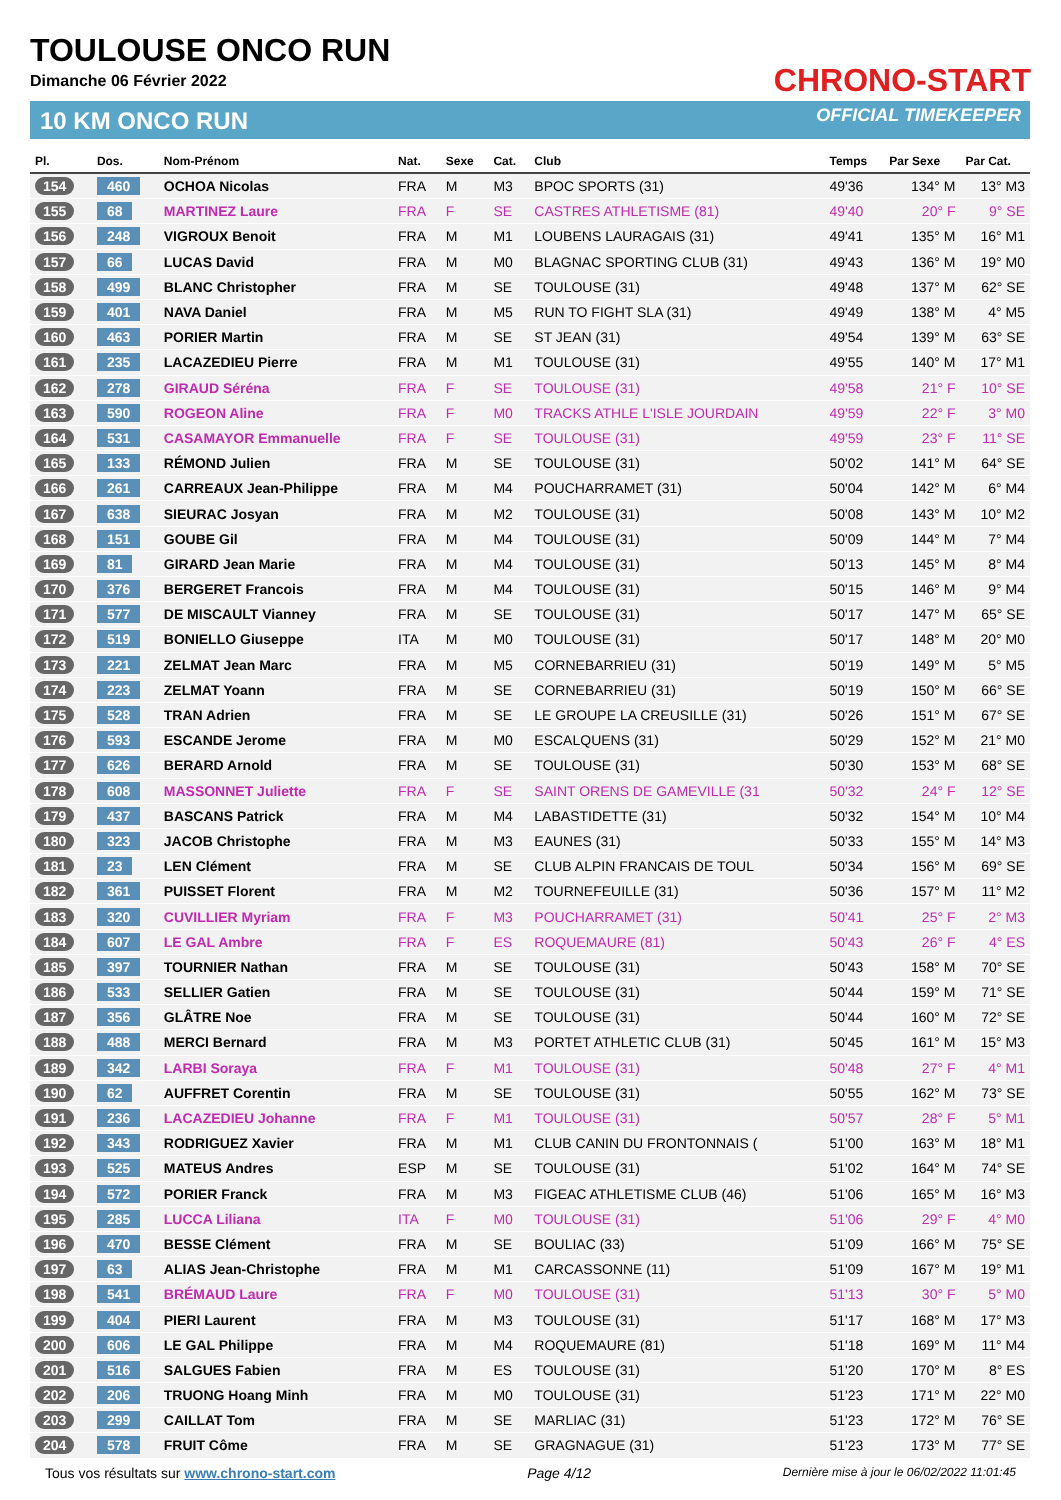TOULOUSE ONCO RUN
Dimanche 06 Février 2022
10 KM ONCO RUN
CHRONO-START
OFFICIAL TIMEKEEPER
| Pl. | Dos. | Nom-Prénom | Nat. | Sexe | Cat. | Club | Temps | Par Sexe | Par Cat. |
| --- | --- | --- | --- | --- | --- | --- | --- | --- | --- |
| 154 | 460 | OCHOA Nicolas | FRA | M | M3 | BPOC SPORTS (31) | 49'36 | 134° M | 13° M3 |
| 155 | 68 | MARTINEZ Laure | FRA | F | SE | CASTRES ATHLETISME (81) | 49'40 | 20° F | 9° SE |
| 156 | 248 | VIGROUX Benoit | FRA | M | M1 | LOUBENS LAURAGAIS (31) | 49'41 | 135° M | 16° M1 |
| 157 | 66 | LUCAS David | FRA | M | M0 | BLAGNAC SPORTING CLUB (31) | 49'43 | 136° M | 19° M0 |
| 158 | 499 | BLANC Christopher | FRA | M | SE | TOULOUSE (31) | 49'48 | 137° M | 62° SE |
| 159 | 401 | NAVA Daniel | FRA | M | M5 | RUN TO FIGHT SLA (31) | 49'49 | 138° M | 4° M5 |
| 160 | 463 | PORIER Martin | FRA | M | SE | ST JEAN (31) | 49'54 | 139° M | 63° SE |
| 161 | 235 | LACAZEDIEU Pierre | FRA | M | M1 | TOULOUSE (31) | 49'55 | 140° M | 17° M1 |
| 162 | 278 | GIRAUD Séréna | FRA | F | SE | TOULOUSE (31) | 49'58 | 21° F | 10° SE |
| 163 | 590 | ROGEON Aline | FRA | F | M0 | TRACKS ATHLE L'ISLE JOURDAIN | 49'59 | 22° F | 3° M0 |
| 164 | 531 | CASAMAYOR Emmanuelle | FRA | F | SE | TOULOUSE (31) | 49'59 | 23° F | 11° SE |
| 165 | 133 | RÉMOND Julien | FRA | M | SE | TOULOUSE (31) | 50'02 | 141° M | 64° SE |
| 166 | 261 | CARREAUX Jean-Philippe | FRA | M | M4 | POUCHARRAMET (31) | 50'04 | 142° M | 6° M4 |
| 167 | 638 | SIEURAC Josyan | FRA | M | M2 | TOULOUSE (31) | 50'08 | 143° M | 10° M2 |
| 168 | 151 | GOUBE Gil | FRA | M | M4 | TOULOUSE (31) | 50'09 | 144° M | 7° M4 |
| 169 | 81 | GIRARD Jean Marie | FRA | M | M4 | TOULOUSE (31) | 50'13 | 145° M | 8° M4 |
| 170 | 376 | BERGERET Francois | FRA | M | M4 | TOULOUSE (31) | 50'15 | 146° M | 9° M4 |
| 171 | 577 | DE MISCAULT Vianney | FRA | M | SE | TOULOUSE (31) | 50'17 | 147° M | 65° SE |
| 172 | 519 | BONIELLO Giuseppe | ITA | M | M0 | TOULOUSE (31) | 50'17 | 148° M | 20° M0 |
| 173 | 221 | ZELMAT Jean Marc | FRA | M | M5 | CORNEBARRIEU (31) | 50'19 | 149° M | 5° M5 |
| 174 | 223 | ZELMAT Yoann | FRA | M | SE | CORNEBARRIEU (31) | 50'19 | 150° M | 66° SE |
| 175 | 528 | TRAN Adrien | FRA | M | SE | LE GROUPE LA CREUSILLE (31) | 50'26 | 151° M | 67° SE |
| 176 | 593 | ESCANDE Jerome | FRA | M | M0 | ESCALQUENS (31) | 50'29 | 152° M | 21° M0 |
| 177 | 626 | BERARD Arnold | FRA | M | SE | TOULOUSE (31) | 50'30 | 153° M | 68° SE |
| 178 | 608 | MASSONNET Juliette | FRA | F | SE | SAINT ORENS DE GAMEVILLE (31 | 50'32 | 24° F | 12° SE |
| 179 | 437 | BASCANS Patrick | FRA | M | M4 | LABASTIDETTE (31) | 50'32 | 154° M | 10° M4 |
| 180 | 323 | JACOB Christophe | FRA | M | M3 | EAUNES (31) | 50'33 | 155° M | 14° M3 |
| 181 | 23 | LEN Clément | FRA | M | SE | CLUB ALPIN FRANCAIS DE TOUL | 50'34 | 156° M | 69° SE |
| 182 | 361 | PUISSET Florent | FRA | M | M2 | TOURNEFEUILLE (31) | 50'36 | 157° M | 11° M2 |
| 183 | 320 | CUVILLIER Myriam | FRA | F | M3 | POUCHARRAMET (31) | 50'41 | 25° F | 2° M3 |
| 184 | 607 | LE GAL Ambre | FRA | F | ES | ROQUEMAURE (81) | 50'43 | 26° F | 4° ES |
| 185 | 397 | TOURNIER Nathan | FRA | M | SE | TOULOUSE (31) | 50'43 | 158° M | 70° SE |
| 186 | 533 | SELLIER Gatien | FRA | M | SE | TOULOUSE (31) | 50'44 | 159° M | 71° SE |
| 187 | 356 | GLÂTRE Noe | FRA | M | SE | TOULOUSE (31) | 50'44 | 160° M | 72° SE |
| 188 | 488 | MERCI Bernard | FRA | M | M3 | PORTET ATHLETIC CLUB (31) | 50'45 | 161° M | 15° M3 |
| 189 | 342 | LARBI Soraya | FRA | F | M1 | TOULOUSE (31) | 50'48 | 27° F | 4° M1 |
| 190 | 62 | AUFFRET Corentin | FRA | M | SE | TOULOUSE (31) | 50'55 | 162° M | 73° SE |
| 191 | 236 | LACAZEDIEU Johanne | FRA | F | M1 | TOULOUSE (31) | 50'57 | 28° F | 5° M1 |
| 192 | 343 | RODRIGUEZ Xavier | FRA | M | M1 | CLUB CANIN DU FRONTONNAIS ( | 51'00 | 163° M | 18° M1 |
| 193 | 525 | MATEUS Andres | ESP | M | SE | TOULOUSE (31) | 51'02 | 164° M | 74° SE |
| 194 | 572 | PORIER Franck | FRA | M | M3 | FIGEAC ATHLETISME CLUB (46) | 51'06 | 165° M | 16° M3 |
| 195 | 285 | LUCCA Liliana | ITA | F | M0 | TOULOUSE (31) | 51'06 | 29° F | 4° M0 |
| 196 | 470 | BESSE Clément | FRA | M | SE | BOULIAC (33) | 51'09 | 166° M | 75° SE |
| 197 | 63 | ALIAS Jean-Christophe | FRA | M | M1 | CARCASSONNE (11) | 51'09 | 167° M | 19° M1 |
| 198 | 541 | BRÉMAUD Laure | FRA | F | M0 | TOULOUSE (31) | 51'13 | 30° F | 5° M0 |
| 199 | 404 | PIERI Laurent | FRA | M | M3 | TOULOUSE (31) | 51'17 | 168° M | 17° M3 |
| 200 | 606 | LE GAL Philippe | FRA | M | M4 | ROQUEMAURE (81) | 51'18 | 169° M | 11° M4 |
| 201 | 516 | SALGUES Fabien | FRA | M | ES | TOULOUSE (31) | 51'20 | 170° M | 8° ES |
| 202 | 206 | TRUONG Hoang Minh | FRA | M | M0 | TOULOUSE (31) | 51'23 | 171° M | 22° M0 |
| 203 | 299 | CAILLAT Tom | FRA | M | SE | MARLIAC (31) | 51'23 | 172° M | 76° SE |
| 204 | 578 | FRUIT Côme | FRA | M | SE | GRAGNAGUE (31) | 51'23 | 173° M | 77° SE |
Tous vos résultats sur www.chrono-start.com Page 4/12 Dernière mise à jour le 06/02/2022 11:01:45